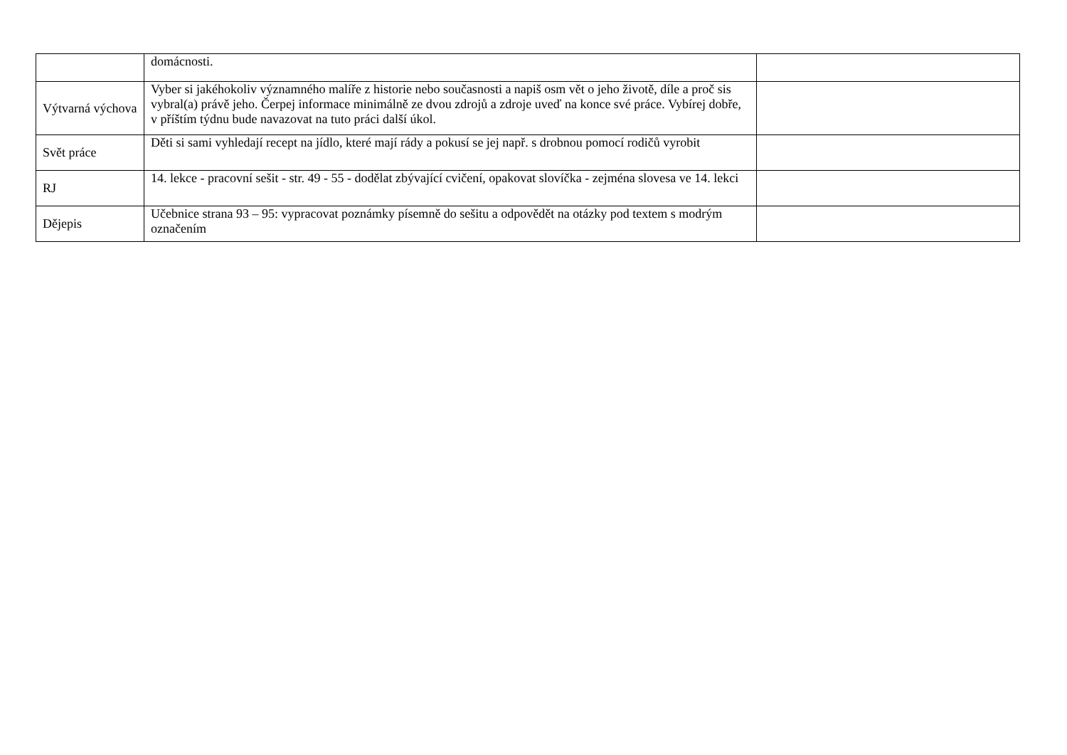| | domácnosti. | |
| Výtvarná výchova | Vyber si jakéhokoliv významného malíře z historie nebo současnosti a napiš osm vět o jeho životě, díle a proč sis vybral(a) právě jeho. Čerpej informace minimálně ze dvou zdrojů a zdroje uveď na konce své práce. Vybírej dobře, v příštím týdnu bude navazovat na tuto práci další úkol. | |
| Svět práce | Děti si sami vyhledají recept na jídlo, které mají rády a pokusí se jej např. s drobnou pomocí rodičů vyrobit | |
| RJ | 14. lekce - pracovní sešit - str. 49 - 55 - dodělat zbývající cvičení, opakovat slovíčka - zejména slovesa ve 14. lekci | |
| Dějepis | Učebnice strana 93 – 95: vypracovat poznámky písemně do sešitu a odpovědět na otázky pod textem s modrým označením | |